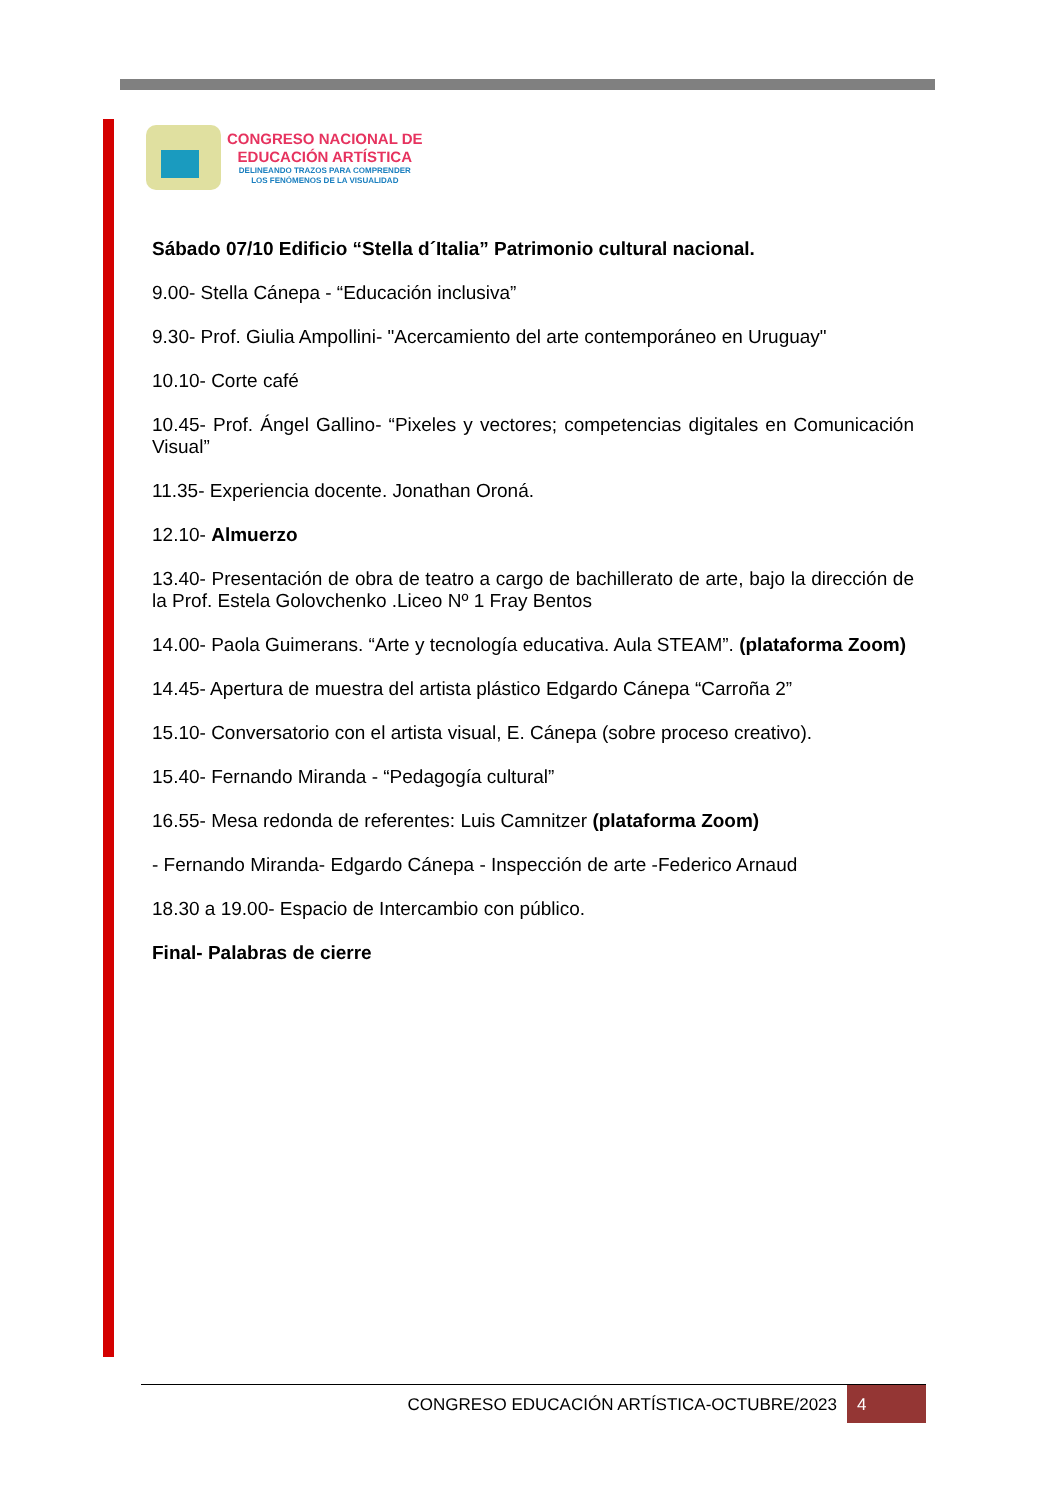CONGRESO NACIONAL DE
EDUCACIÓN ARTÍSTICA
DELINEANDO TRAZOS PARA COMPRENDER
LOS FENÓMENOS DE LA VISUALIDAD
Sábado 07/10 Edificio “Stella d´Italia” Patrimonio cultural nacional.
9.00- Stella Cánepa - “Educación inclusiva”
9.30- Prof. Giulia Ampollini- "Acercamiento del arte contemporáneo en Uruguay"
10.10- Corte café
10.45- Prof. Ángel Gallino- “Pixeles y vectores; competencias digitales en Comunicación Visual”
11.35- Experiencia docente. Jonathan Oroná.
12.10- Almuerzo
13.40- Presentación de obra de teatro a cargo de bachillerato de arte, bajo la dirección de la Prof. Estela Golovchenko .Liceo Nº 1 Fray Bentos
14.00- Paola Guimerans. “Arte y tecnología educativa. Aula STEAM”. (plataforma Zoom)
14.45- Apertura de muestra del artista plástico Edgardo Cánepa “Carroña 2”
15.10- Conversatorio con el artista visual, E. Cánepa (sobre proceso creativo).
15.40- Fernando Miranda - “Pedagogía cultural”
16.55- Mesa redonda de referentes: Luis Camnitzer (plataforma Zoom)
- Fernando Miranda- Edgardo Cánepa - Inspección de arte -Federico Arnaud
18.30 a 19.00- Espacio de Intercambio con público.
Final- Palabras de cierre
CONGRESO EDUCACIÓN ARTÍSTICA-OCTUBRE/2023
4